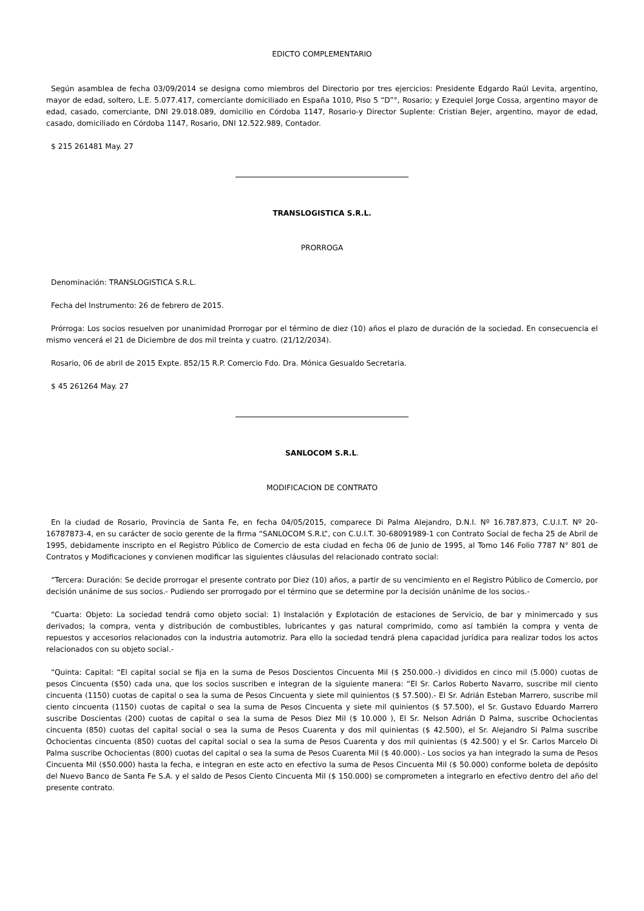EDICTO COMPLEMENTARIO
Según asamblea de fecha 03/09/2014 se designa como miembros del Directorio por tres ejercicios: Presidente Edgardo Raúl Levita, argentino, mayor de edad, soltero, L.E. 5.077.417, comerciante domiciliado en España 1010, Piso 5 “D”°, Rosario; y Ezequiel Jorge Cossa, argentino mayor de edad, casado, comerciante, DNI 29.018.089, domicilio en Córdoba 1147, Rosario-y Director Suplente: Cristian Bejer, argentino, mayor de edad, casado, domiciliado en Córdoba 1147, Rosario, DNI 12.522.989, Contador.
$ 215 261481 May. 27
TRANSLOGISTICA S.R.L.
PRORROGA
Denominación: TRANSLOGISTICA S.R.L.
Fecha del Instrumento: 26 de febrero de 2015.
Prórroga: Los socios resuelven por unanimidad Prorrogar por el término de diez (10) años el plazo de duración de la sociedad. En consecuencia el mismo vencerá el 21 de Diciembre de dos mil treinta y cuatro. (21/12/2034).
Rosario, 06 de abril de 2015 Expte. 852/15 R.P. Comercio Fdo. Dra. Mónica Gesualdo Secretaria.
$ 45 261264 May. 27
SANLOCOM S.R.L.
MODIFICACION DE CONTRATO
En la ciudad de Rosario, Provincia de Santa Fe, en fecha 04/05/2015, comparece Di Palma Alejandro, D.N.I. Nº 16.787.873, C.U.I.T. Nº 20-16787873-4, en su carácter de socio gerente de la firma “SANLOCOM S.R.L”, con C.U.I.T. 30-68091989-1 con Contrato Social de fecha 25 de Abril de 1995, debidamente inscripto en el Registro Público de Comercio de esta ciudad en fecha 06 de Junio de 1995, al Tomo 146 Folio 7787 N° 801 de Contratos y Modificaciones y convienen modificar las siguientes cláusulas del relacionado contrato social:
“Tercera: Duración: Se decide prorrogar el presente contrato por Diez (10) años, a partir de su vencimiento en el Registro Público de Comercio, por decisión unánime de sus socios.- Pudiendo ser prorrogado por el término que se determine por la decisión unánime de los socios.-
“Cuarta: Objeto: La sociedad tendrá como objeto social: 1) Instalación y Explotación de estaciones de Servicio, de bar y minimercado y sus derivados; la compra, venta y distribución de combustibles, lubricantes y gas natural comprimido, como así también la compra y venta de repuestos y accesorios relacionados con la industria automotriz. Para ello la sociedad tendrá plena capacidad jurídica para realizar todos los actos relacionados con su objeto social.-
“Quinta: Capital: “El capital social se fija en la suma de Pesos Doscientos Cincuenta Mil ($ 250.000.-) divididos en cinco mil (5.000) cuotas de pesos Cincuenta ($50) cada una, que los socios suscriben e integran de la siguiente manera: “El Sr. Carlos Roberto Navarro, suscribe mil ciento cincuenta (1150) cuotas de capital o sea la suma de Pesos Cincuenta y siete mil quinientos ($ 57.500).- El Sr. Adrián Esteban Marrero, suscribe mil ciento cincuenta (1150) cuotas de capital o sea la suma de Pesos Cincuenta y siete mil quinientos ($ 57.500), el Sr. Gustavo Eduardo Marrero suscribe Doscientas (200) cuotas de capital o sea la suma de Pesos Diez Mil ($ 10.000 ), El Sr. Nelson Adrián D Palma, suscribe Ochocientas cincuenta (850) cuotas del capital social o sea la suma de Pesos Cuarenta y dos mil quinientas ($ 42.500), el Sr. Alejandro Si Palma suscribe Ochocientas cincuenta (850) cuotas del capital social o sea la suma de Pesos Cuarenta y dos mil quinientas ($ 42.500) y el Sr. Carlos Marcelo Di Palma suscribe Ochocientas (800) cuotas del capital o sea la suma de Pesos Cuarenta Mil ($ 40.000).- Los socios ya han integrado la suma de Pesos Cincuenta Mil ($50.000) hasta la fecha, e integran en este acto en efectivo la suma de Pesos Cincuenta Mil ($ 50.000) conforme boleta de depósito del Nuevo Banco de Santa Fe S.A. y el saldo de Pesos Ciento Cincuenta Mil ($ 150.000) se comprometen a integrarlo en efectivo dentro del año del presente contrato.